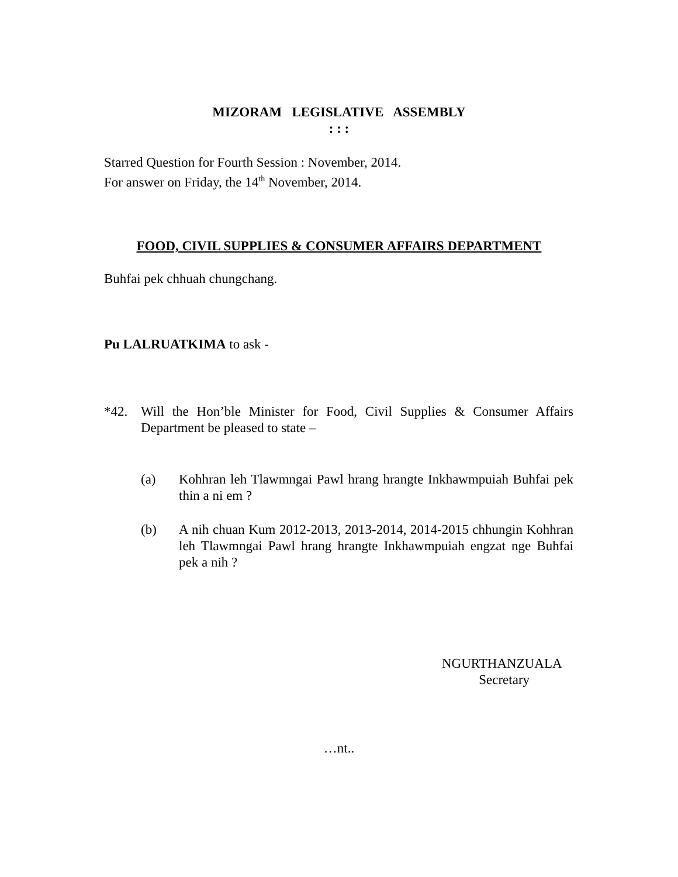MIZORAM LEGISLATIVE ASSEMBLY
: : :
Starred Question for Fourth Session : November, 2014.
For answer on Friday, the 14<sup>th</sup> November, 2014.
FOOD, CIVIL SUPPLIES & CONSUMER AFFAIRS DEPARTMENT
Buhfai pek chhuah chungchang.
Pu LALRUATKIMA to ask -
*42. Will the Hon’ble Minister for Food, Civil Supplies & Consumer Affairs Department be pleased to state –
(a) Kohhran leh Tlawmngai Pawl hrang hrangte Inkhawmpuiah Buhfai pek thin a ni em ?
(b) A nih chuan Kum 2012-2013, 2013-2014, 2014-2015 chhungin Kohhran leh Tlawmngai Pawl hrang hrangte Inkhawmpuiah engzat nge Buhfai pek a nih ?
NGURTHANZUALA
Secretary
…nt..